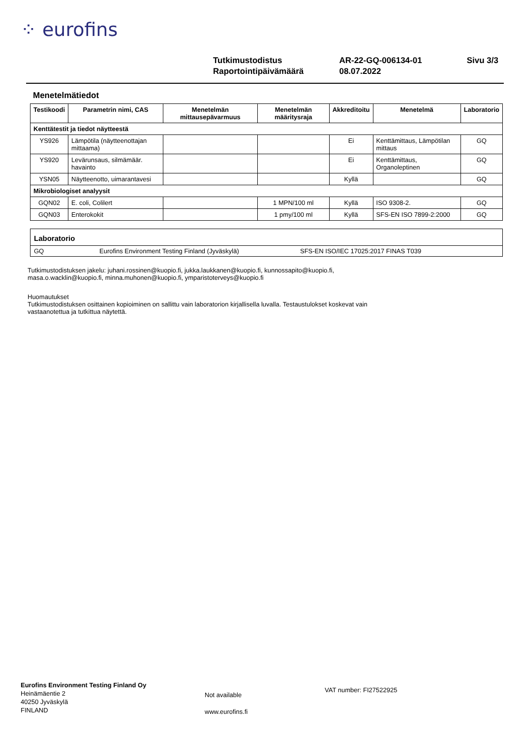⁘ eurofins
| Tutkimustodistus | AR-22-GQ-006134-01 | Sivu 3/3 |
| Raportointipäivämäärä | 08.07.2022 | |
Menetelmätiedot
| Testikoodi | Parametrin nimi, CAS | Menetelmän mittausepävarmuus | Menetelmän määritysraja | Akkreditoitu | Menetelmä | Laboratorio |
| --- | --- | --- | --- | --- | --- | --- |
| Kenttätestit ja tiedot näytteestä | | | | | | |
| YS926 | Lämpötila (näytteenottajan mittaama) | | | Ei | Kenttämittaus, Lämpötilan mittaus | GQ |
| YS920 | Levärunsaus, silmämäär. havainto | | | Ei | Kenttämittaus, Organoleptinen | GQ |
| YSN05 | Näytteenotto, uimarantavesi | | | Kyllä | | GQ |
| Mikrobiologiset analyysit | | | | | | |
| GQN02 | E. coli, Colilert | | 1 MPN/100 ml | Kyllä | ISO 9308-2. | GQ |
| GQN03 | Enterokokit | | 1 pmy/100 ml | Kyllä | SFS-EN ISO 7899-2:2000 | GQ |
Laboratorio
GQ Eurofins Environment Testing Finland (Jyväskylä) SFS-EN ISO/IEC 17025:2017 FINAS T039
Tutkimustodistuksen jakelu: juhani.rossinen@kuopio.fi, jukka.laukkanen@kuopio.fi, kunnossapito@kuopio.fi,
masa.o.wacklin@kuopio.fi, minna.muhonen@kuopio.fi, ymparistoterveys@kuopio.fi
Huomautukset
Tutkimustodistuksen osittainen kopioiminen on sallittu vain laboratorion kirjallisella luvalla. Testaustulokset koskevat vain
vastaanotettua ja tutkittua näytettä.
Eurofins Environment Testing Finland Oy
Heinämäentie 2
40250 Jyväskylä
FINLAND
Not available
www.eurofins.fi
VAT number: FI27522925